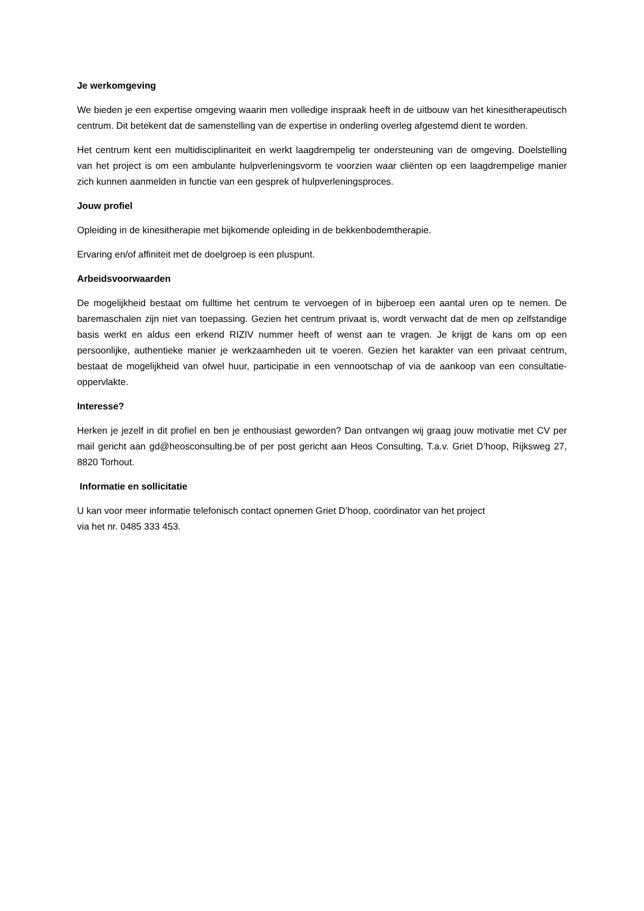Je werkomgeving
We bieden je een expertise omgeving waarin men volledige inspraak heeft in de uitbouw van het kinesitherapeutisch centrum. Dit betekent dat de samenstelling van de expertise in onderling overleg afgestemd dient te worden.
Het centrum kent een multidisciplinariteit en werkt laagdrempelig ter ondersteuning van de omgeving. Doelstelling van het project is om een ambulante hulpverleningsvorm te voorzien waar cliënten op een laagdrempelige manier zich kunnen aanmelden in functie van een gesprek of hulpverleningsproces.
Jouw profiel
Opleiding in de kinesitherapie met bijkomende opleiding in de bekkenbodemtherapie.
Ervaring en/of affiniteit met de doelgroep is een pluspunt.
Arbeidsvoorwaarden
De mogelijkheid bestaat om fulltime het centrum te vervoegen of in bijberoep een aantal uren op te nemen. De baremaschalen zijn niet van toepassing. Gezien het centrum privaat is, wordt verwacht dat de men op zelfstandige basis werkt en aldus een erkend RIZIV nummer heeft of wenst aan te vragen. Je krijgt de kans om op een persoonlijke, authentieke manier je werkzaamheden uit te voeren. Gezien het karakter van een privaat centrum, bestaat de mogelijkheid van ofwel huur, participatie in een vennootschap of via de aankoop van een consultatie-oppervlakte.
Interesse?
Herken je jezelf in dit profiel en ben je enthousiast geworden? Dan ontvangen wij graag jouw motivatie met CV per mail gericht aan gd@heosconsulting.be of per post gericht aan Heos Consulting, T.a.v. Griet D’hoop, Rijksweg 27, 8820 Torhout.
Informatie en sollicitatie
U kan voor meer informatie telefonisch contact opnemen Griet D’hoop, coördinator van het project
via het nr. 0485 333 453.